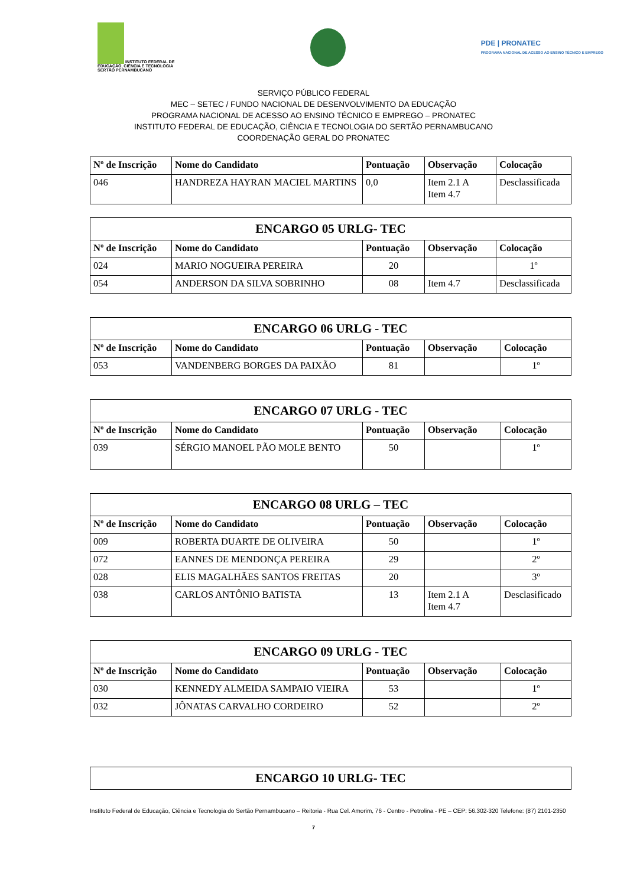INSTITUTO FEDERAL DE
EDUCAÇÃO, CIÊNCIA E TECNOLOGIA
SERTÃO PERNAMBUCANO
PDE | PRONATEC
PROGRAMA NACIONAL DE ACESSO AO ENSINO TÉCNICO E EMPREGO
SERVIÇO PÚBLICO FEDERAL
MEC – SETEC / FUNDO NACIONAL DE DESENVOLVIMENTO DA EDUCAÇÃO
PROGRAMA NACIONAL DE ACESSO AO ENSINO TÉCNICO E EMPREGO – PRONATEC
INSTITUTO FEDERAL DE EDUCAÇÃO, CIÊNCIA E TECNOLOGIA DO SERTÃO PERNAMBUCANO
COORDENAÇÃO GERAL DO PRONATEC
| Nº de Inscrição | Nome do Candidato | Pontuação | Observação | Colocação |
| --- | --- | --- | --- | --- |
| 046 | HANDREZA HAYRAN MACIEL MARTINS | 0,0 | Item 2.1 A Item 4.7 | Desclassificada |
| ENCARGO 05 URLG- TEC | | | | |
| Nº de Inscrição | Nome do Candidato | Pontuação | Observação | Colocação |
| 024 | MARIO NOGUEIRA PEREIRA | 20 | | 1º |
| 054 | ANDERSON DA SILVA SOBRINHO | 08 | Item 4.7 | Desclassificada |
| ENCARGO 06 URLG - TEC | | | | |
| Nº de Inscrição | Nome do Candidato | Pontuação | Observação | Colocação |
| 053 | VANDENBERG BORGES DA PAIXÃO | 81 | | 1º |
| ENCARGO 07 URLG - TEC | | | | |
| Nº de Inscrição | Nome do Candidato | Pontuação | Observação | Colocação |
| 039 | SÉRGIO MANOEL PÃO MOLE BENTO | 50 | | 1º |
| ENCARGO 08 URLG – TEC | | | | |
| Nº de Inscrição | Nome do Candidato | Pontuação | Observação | Colocação |
| 009 | ROBERTA DUARTE DE OLIVEIRA | 50 | | 1º |
| 072 | EANNES DE MENDONÇA PEREIRA | 29 | | 2º |
| 028 | ELIS MAGALHÃES SANTOS FREITAS | 20 | | 3º |
| 038 | CARLOS ANTÔNIO BATISTA | 13 | Item 2.1 A Item 4.7 | Desclasificado |
| ENCARGO 09 URLG - TEC | | | | |
| Nº de Inscrição | Nome do Candidato | Pontuação | Observação | Colocação |
| 030 | KENNEDY ALMEIDA SAMPAIO VIEIRA | 53 | | 1º |
| 032 | JÔNATAS CARVALHO CORDEIRO | 52 | | 2º |
| ENCARGO 10 URLG- TEC |
Instituto Federal de Educação, Ciência e Tecnologia do Sertão Pernambucano – Reitoria - Rua Cel. Amorim, 76 - Centro - Petrolina - PE – CEP: 56.302-320 Telefone: (87) 2101-2350
7